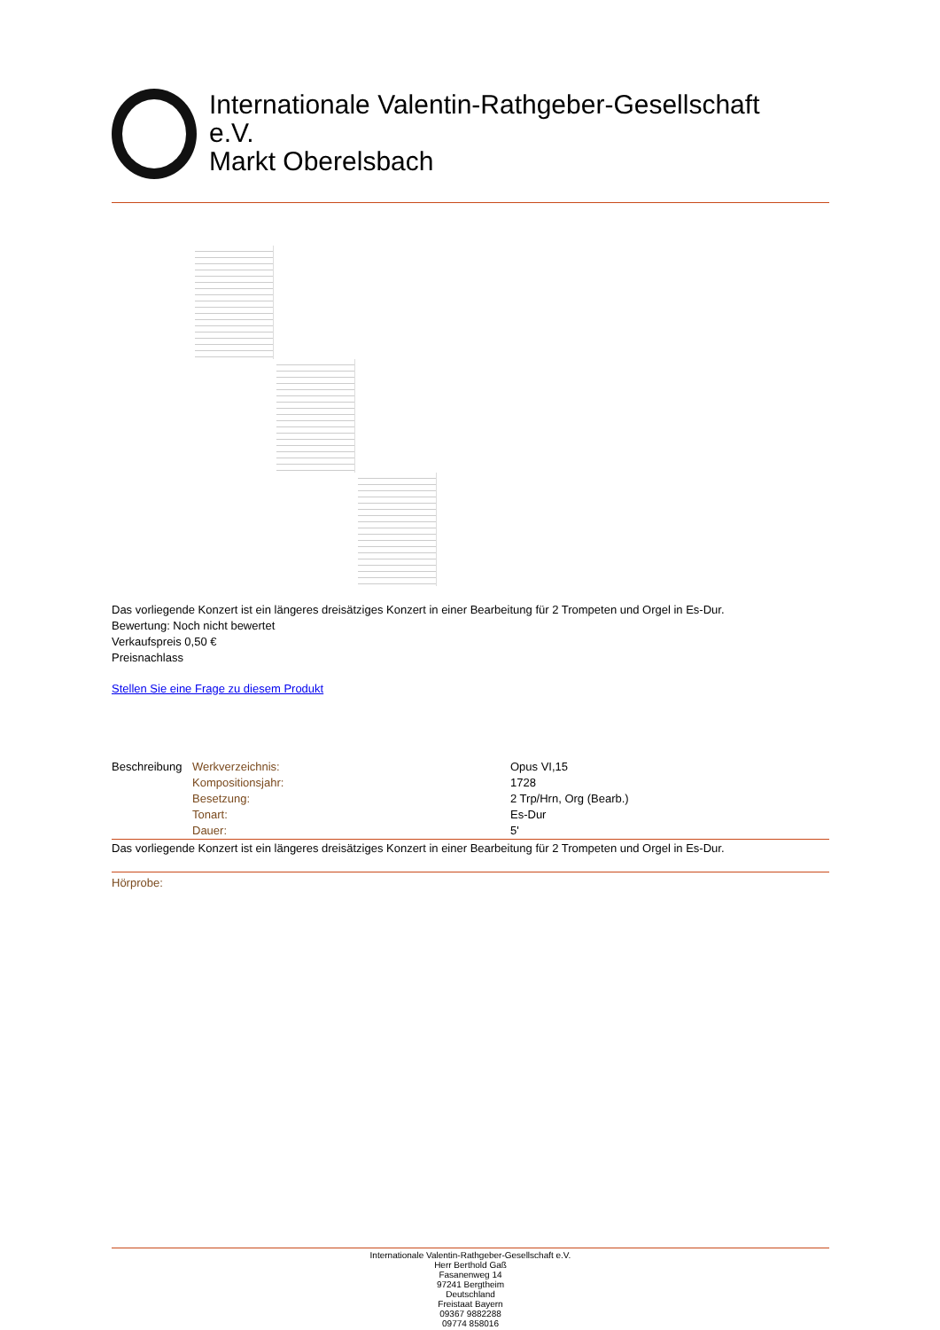Internationale Valentin-Rathgeber-Gesellschaft
e.V.
Markt Oberelsbach
Das vorliegende Konzert ist ein längeres dreisätziges Konzert in einer Bearbeitung für 2 Trompeten und Orgel in Es-Dur.
Bewertung: Noch nicht bewertet
Verkaufspreis 0,50 €
Preisnachlass
Stellen Sie eine Frage zu diesem Produkt
| Beschreibung | Werkverzeichnis: | Opus VI,15 |
| | Kompositionsjahr: | 1728 |
| | Besetzung: | 2 Trp/Hrn, Org (Bearb.) |
| | Tonart: | Es-Dur |
| | Dauer: | 5' |
Das vorliegende Konzert ist ein längeres dreisätziges Konzert in einer Bearbeitung für 2 Trompeten und Orgel in Es-Dur.
Hörprobe:
Internationale Valentin-Rathgeber-Gesellschaft e.V.
Herr Berthold Gaß
Fasanenweg 14
97241 Bergtheim
Deutschland
Freistaat Bayern
09367 9882288
09774 858016